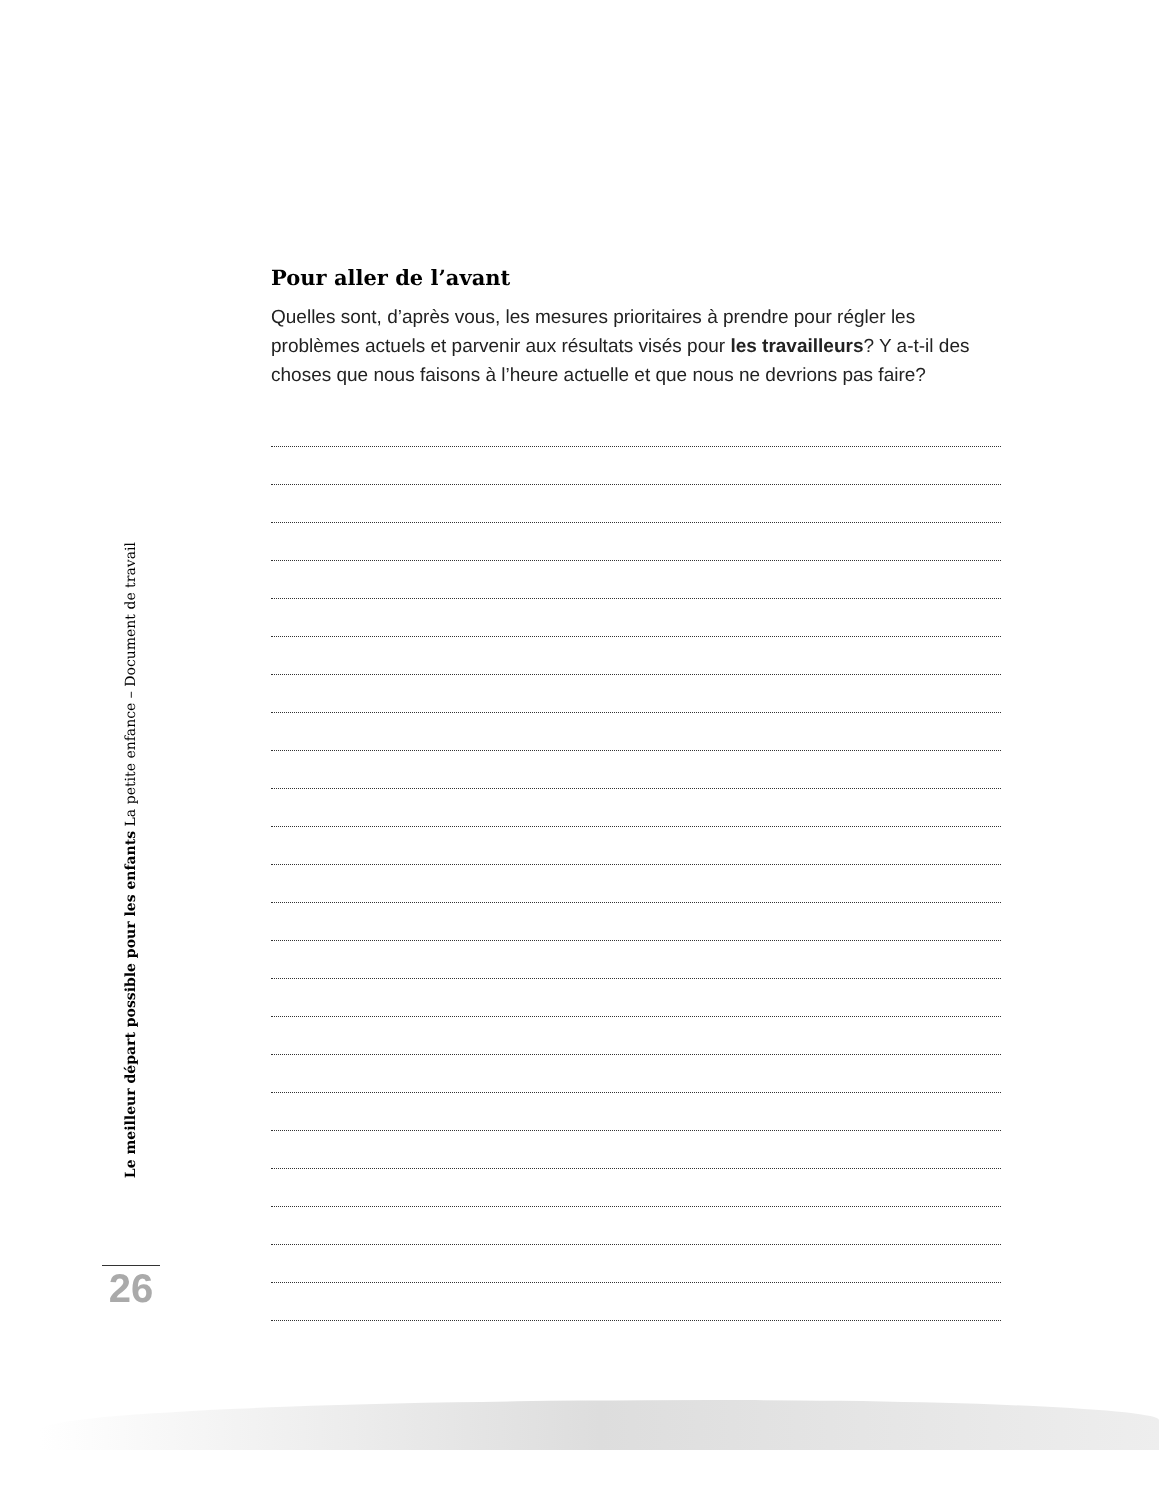Le meilleur départ possible pour les enfants La petite enfance – Document de travail
Pour aller de l’avant
Quelles sont, d’après vous, les mesures prioritaires à prendre pour régler les problèmes actuels et parvenir aux résultats visés pour les travailleurs? Y a-t-il des choses que nous faisons à l’heure actuelle et que nous ne devrions pas faire?
26